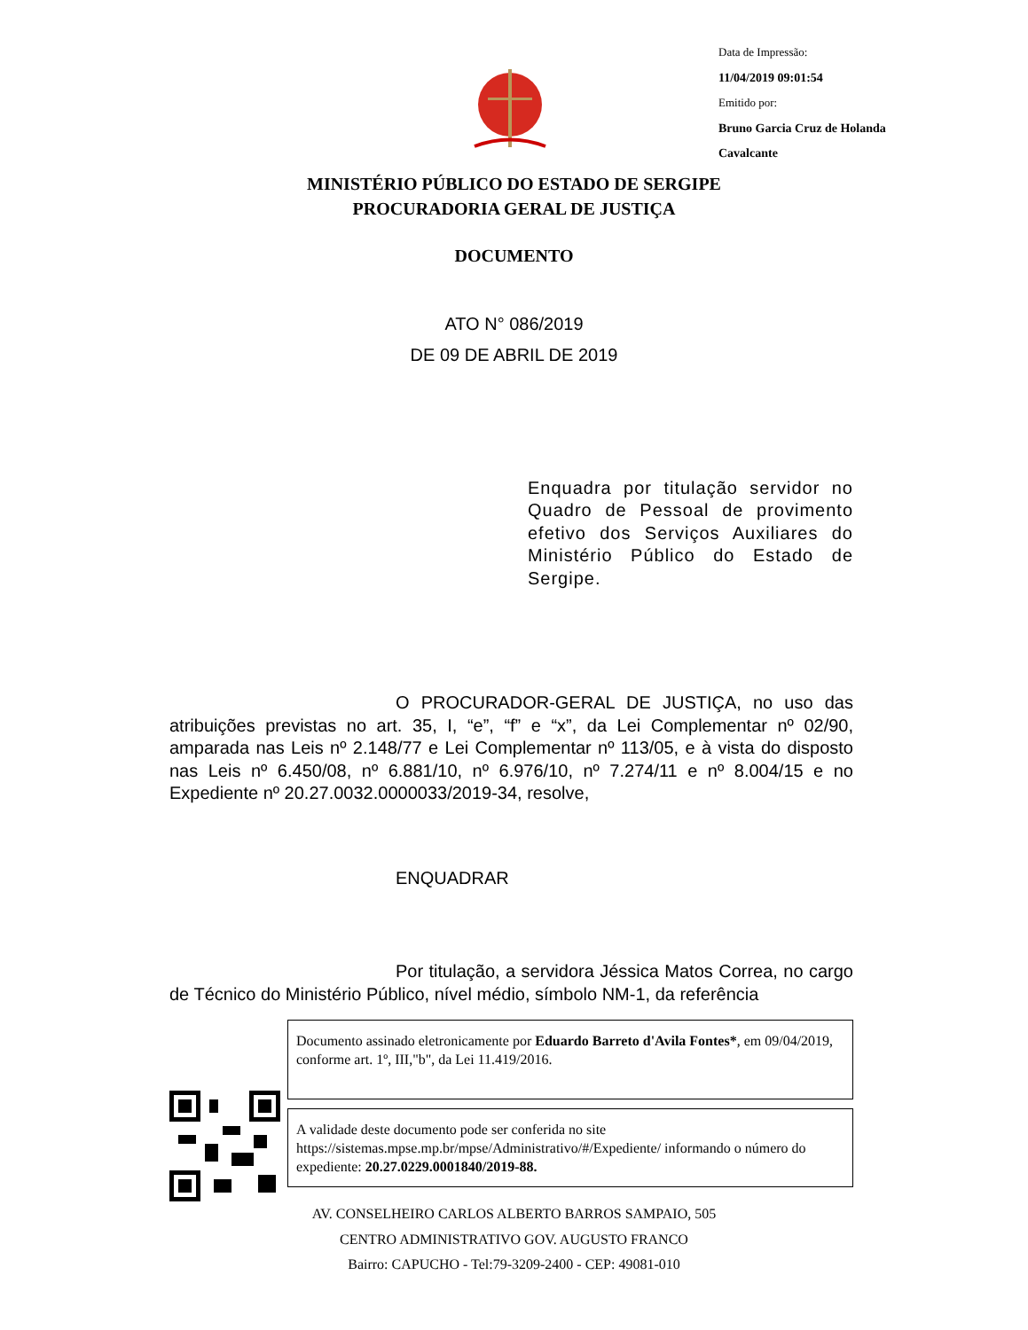Data de Impressão:
11/04/2019 09:01:54
Emitido por:
Bruno Garcia Cruz de Holanda
Cavalcante
MINISTÉRIO PÚBLICO DO ESTADO DE SERGIPE
PROCURADORIA GERAL DE JUSTIÇA
DOCUMENTO
ATO N° 086/2019
DE 09 DE ABRIL DE 2019
Enquadra por titulação servidor no Quadro de Pessoal de provimento efetivo dos Serviços Auxiliares do Ministério Público do Estado de Sergipe.
O PROCURADOR-GERAL DE JUSTIÇA, no uso das atribuições previstas no art. 35, I, “e”, “f” e “x”, da Lei Complementar nº 02/90, amparada nas Leis nº 2.148/77 e Lei Complementar nº 113/05, e à vista do disposto nas Leis nº 6.450/08, nº 6.881/10, nº 6.976/10, nº 7.274/11 e nº 8.004/15 e no Expediente nº 20.27.0032.0000033/2019-34, resolve,
ENQUADRAR
Por titulação, a servidora Jéssica Matos Correa, no cargo de Técnico do Ministério Público, nível médio, símbolo NM-1, da referência
Documento assinado eletronicamente por Eduardo Barreto d'Avila Fontes*, em 09/04/2019, conforme art. 1º, III,"b", da Lei 11.419/2016.
A validade deste documento pode ser conferida no site https://sistemas.mpse.mp.br/mpse/Administrativo/#/Expediente/ informando o número do expediente: 20.27.0229.0001840/2019-88.
AV. CONSELHEIRO CARLOS ALBERTO BARROS SAMPAIO, 505
CENTRO ADMINISTRATIVO GOV. AUGUSTO FRANCO
Bairro: CAPUCHO - Tel:79-3209-2400 - CEP: 49081-010